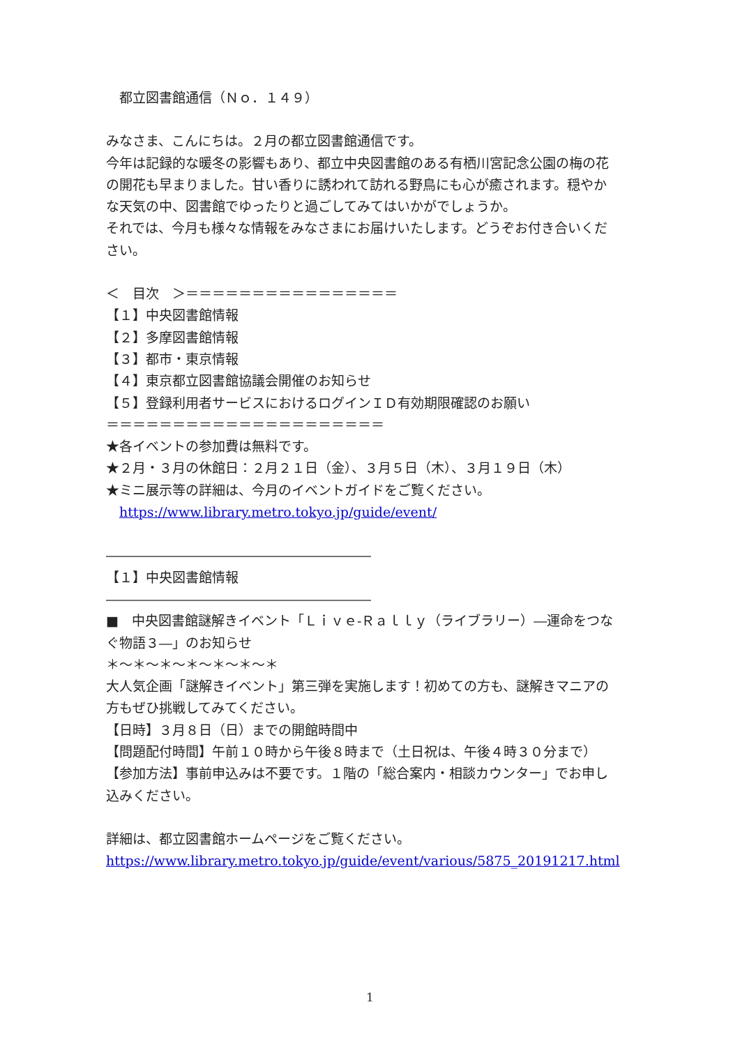都立図書館通信（Ｎｏ．１４９）
みなさま、こんにちは。２月の都立図書館通信です。
今年は記録的な暖冬の影響もあり、都立中央図書館のある有栖川宮記念公園の梅の花の開花も早まりました。甘い香りに誘われて訪れる野鳥にも心が癒されます。穏やかな天気の中、図書館でゆったりと過ごしてみてはいかがでしょうか。
それでは、今月も様々な情報をみなさまにお届けいたします。どうぞお付き合いください。
＜　目次　＞＝＝＝＝＝＝＝＝＝＝＝＝＝＝＝＝
【１】中央図書館情報
【２】多摩図書館情報
【３】都市・東京情報
【４】東京都立図書館協議会開催のお知らせ
【５】登録利用者サービスにおけるログインＩＤ有効期限確認のお願い
＝＝＝＝＝＝＝＝＝＝＝＝＝＝＝＝＝＝＝＝＝
★各イベントの参加費は無料です。
★２月・３月の休館日：２月２１日（金）、３月５日（木）、３月１９日（木）
★ミニ展示等の詳細は、今月のイベントガイドをご覧ください。
 https://www.library.metro.tokyo.jp/guide/event/
――――――――――――――――――――
【１】中央図書館情報
――――――――――――――――――――
■　中央図書館謎解きイベント「Ｌｉｖｅ‐Ｒａｌｌｙ（ライブラリー）―運命をつなぐ物語３―」のお知らせ
＊～＊～＊～＊～＊～＊～＊
大人気企画「謎解きイベント」第三弾を実施します！初めての方も、謎解きマニアの方もぜひ挑戦してみてください。
【日時】３月８日（日）までの開館時間中
【問題配付時間】午前１０時から午後８時まで（土日祝は、午後４時３０分まで）
【参加方法】事前申込みは不要です。１階の「総合案内・相談カウンター」でお申し込みください。
詳細は、都立図書館ホームページをご覧ください。
https://www.library.metro.tokyo.jp/guide/event/various/5875_20191217.html
1